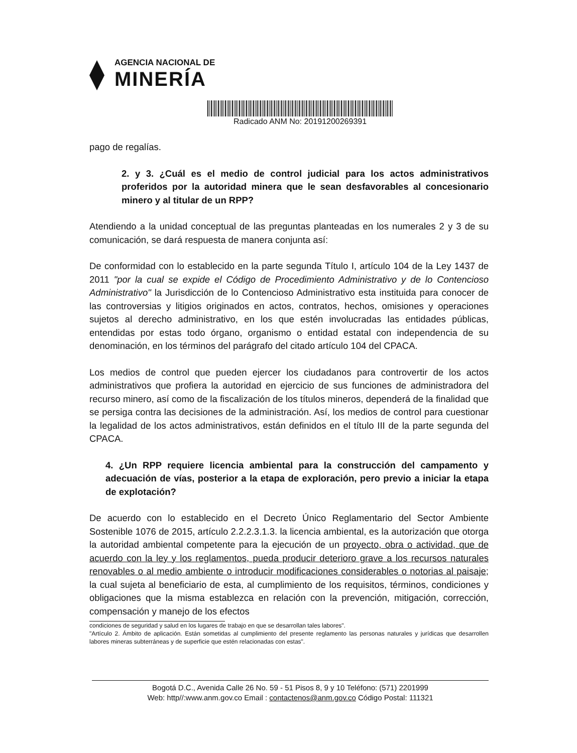AGENCIA NACIONAL DE
MINERÍA
Radicado ANM No: 20191200269391
pago de regalías.
2. y 3. ¿Cuál es el medio de control judicial para los actos administrativos proferidos por la autoridad minera que le sean desfavorables al concesionario minero y al titular de un RPP?
Atendiendo a la unidad conceptual de las preguntas planteadas en los numerales 2 y 3 de su comunicación, se dará respuesta de manera conjunta así:
De conformidad con lo establecido en la parte segunda Título I, artículo 104 de la Ley 1437 de 2011 "por la cual se expide el Código de Procedimiento Administrativo y de lo Contencioso Administrativo" la Jurisdicción de lo Contencioso Administrativo esta instituida para conocer de las controversias y litigios originados en actos, contratos, hechos, omisiones y operaciones sujetos al derecho administrativo, en los que estén involucradas las entidades públicas, entendidas por estas todo órgano, organismo o entidad estatal con independencia de su denominación, en los términos del parágrafo del citado artículo 104 del CPACA.
Los medios de control que pueden ejercer los ciudadanos para controvertir de los actos administrativos que profiera la autoridad en ejercicio de sus funciones de administradora del recurso minero, así como de la fiscalización de los títulos mineros, dependerá de la finalidad que se persiga contra las decisiones de la administración. Así, los medios de control para cuestionar la legalidad de los actos administrativos, están definidos en el título III de la parte segunda del CPACA.
4. ¿Un RPP requiere licencia ambiental para la construcción del campamento y adecuación de vías, posterior a la etapa de exploración, pero previo a iniciar la etapa de explotación?
De acuerdo con lo establecido en el Decreto Único Reglamentario del Sector Ambiente Sostenible 1076 de 2015, artículo 2.2.2.3.1.3. la licencia ambiental, es la autorización que otorga la autoridad ambiental competente para la ejecución de un proyecto, obra o actividad, que de acuerdo con la ley y los reglamentos, pueda producir deterioro grave a los recursos naturales renovables o al medio ambiente o introducir modificaciones considerables o notorias al paisaje; la cual sujeta al beneficiario de esta, al cumplimiento de los requisitos, términos, condiciones y obligaciones que la misma establezca en relación con la prevención, mitigación, corrección, compensación y manejo de los efectos
condiciones de seguridad y salud en los lugares de trabajo en que se desarrollan tales labores".
"Artículo 2. Ámbito de aplicación. Están sometidas al cumplimiento del presente reglamento las personas naturales y jurídicas que desarrollen labores mineras subterráneas y de superficie que estén relacionadas con estas".
Bogotá D.C., Avenida Calle 26 No. 59 - 51 Pisos 8, 9 y 10 Teléfono: (571) 2201999
Web: http//:www.anm.gov.co Email : contactenos@anm.gov.co Código Postal: 111321